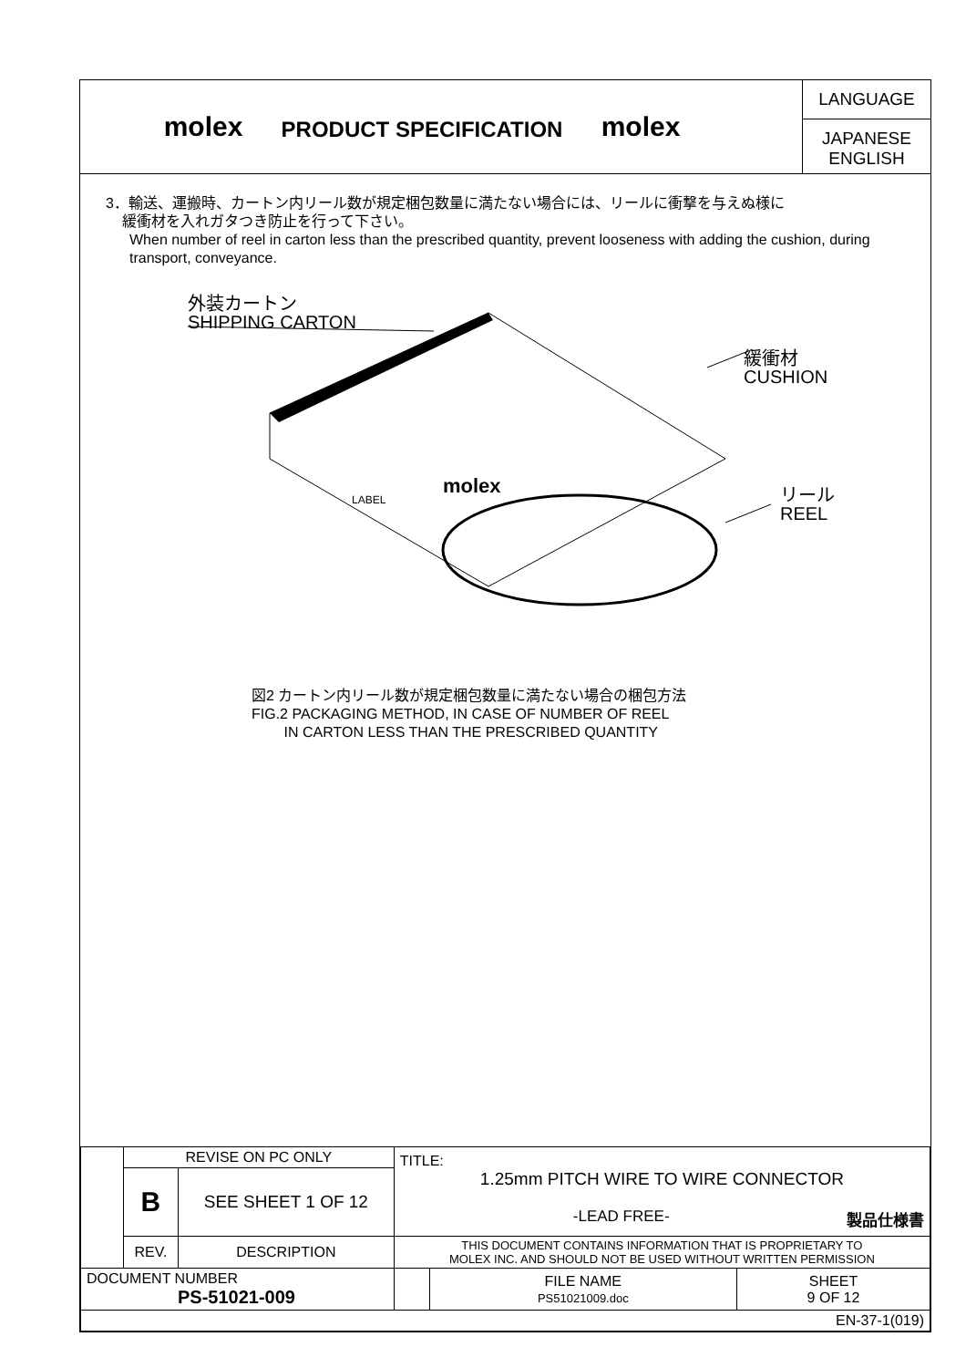molex
PRODUCT SPECIFICATION
molex
LANGUAGE
JAPANESE
ENGLISH
3．輸送、運搬時、カートン内リール数が規定梱包数量に満たない場合には、リールに衝撃を与えぬ様に
緩衝材を入れガタつき防止を行って下さい。
When number of reel in carton less than the prescribed quantity, prevent looseness with adding the cushion, during transport, conveyance.
外装カートン
SHIPPING CARTON
緩衝材
CUSHION
リール
REEL
molex
LABEL
図2 カートン内リール数が規定梱包数量に満たない場合の梱包方法
FIG.2 PACKAGING METHOD, IN CASE OF NUMBER OF REEL
IN CARTON LESS THAN THE PRESCRIBED QUANTITY
| | REVISE ON PC ONLY | | TITLE: 1.25mm PITCH WIRE TO WIRE CONNECTOR -LEAD FREE- 製品仕様書 | | |
| | B | SEE SHEET 1 OF 12 | | | |
| | REV. | DESCRIPTION | THIS DOCUMENT CONTAINS INFORMATION THAT IS PROPRIETARY TO MOLEX INC. AND SHOULD NOT BE USED WITHOUT WRITTEN PERMISSION | | |
| DOCUMENT NUMBER PS-51021-009 | | | | FILE NAME PS51021009.doc | SHEET 9 OF 12 |
| EN-37-1(019) | | | | | |